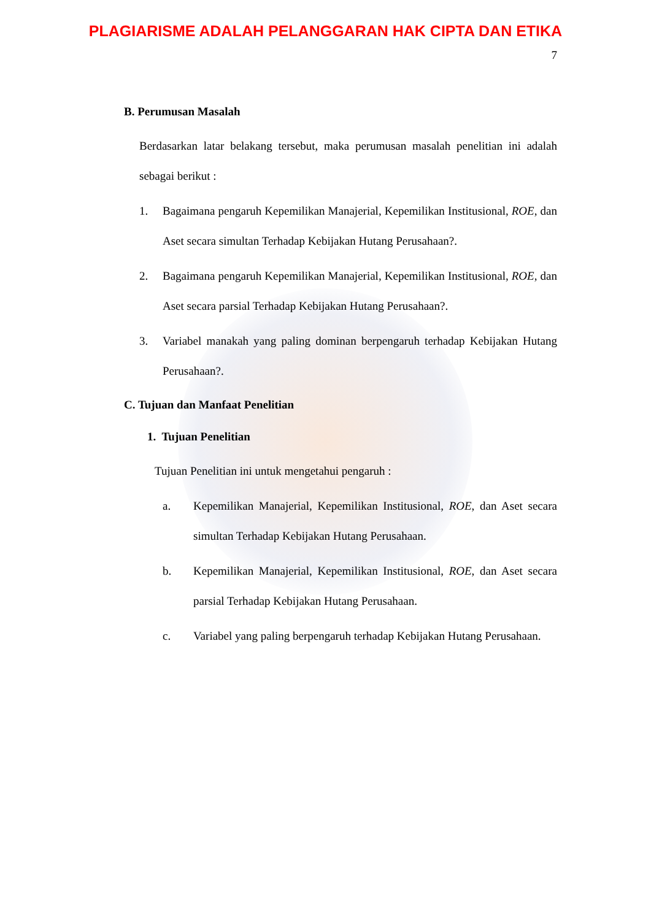PLAGIARISME ADALAH PELANGGARAN HAK CIPTA DAN ETIKA
7
B. Perumusan Masalah
Berdasarkan latar belakang tersebut, maka perumusan masalah penelitian ini adalah sebagai berikut :
1. Bagaimana pengaruh Kepemilikan Manajerial, Kepemilikan Institusional, ROE, dan Aset secara simultan Terhadap Kebijakan Hutang Perusahaan?.
2. Bagaimana pengaruh Kepemilikan Manajerial, Kepemilikan Institusional, ROE, dan Aset secara parsial Terhadap Kebijakan Hutang Perusahaan?.
3. Variabel manakah yang paling dominan berpengaruh terhadap Kebijakan Hutang Perusahaan?.
C. Tujuan dan Manfaat Penelitian
1. Tujuan Penelitian
Tujuan Penelitian ini untuk mengetahui pengaruh :
a. Kepemilikan Manajerial, Kepemilikan Institusional, ROE, dan Aset secara simultan Terhadap Kebijakan Hutang Perusahaan.
b. Kepemilikan Manajerial, Kepemilikan Institusional, ROE, dan Aset secara parsial Terhadap Kebijakan Hutang Perusahaan.
c. Variabel yang paling berpengaruh terhadap Kebijakan Hutang Perusahaan.